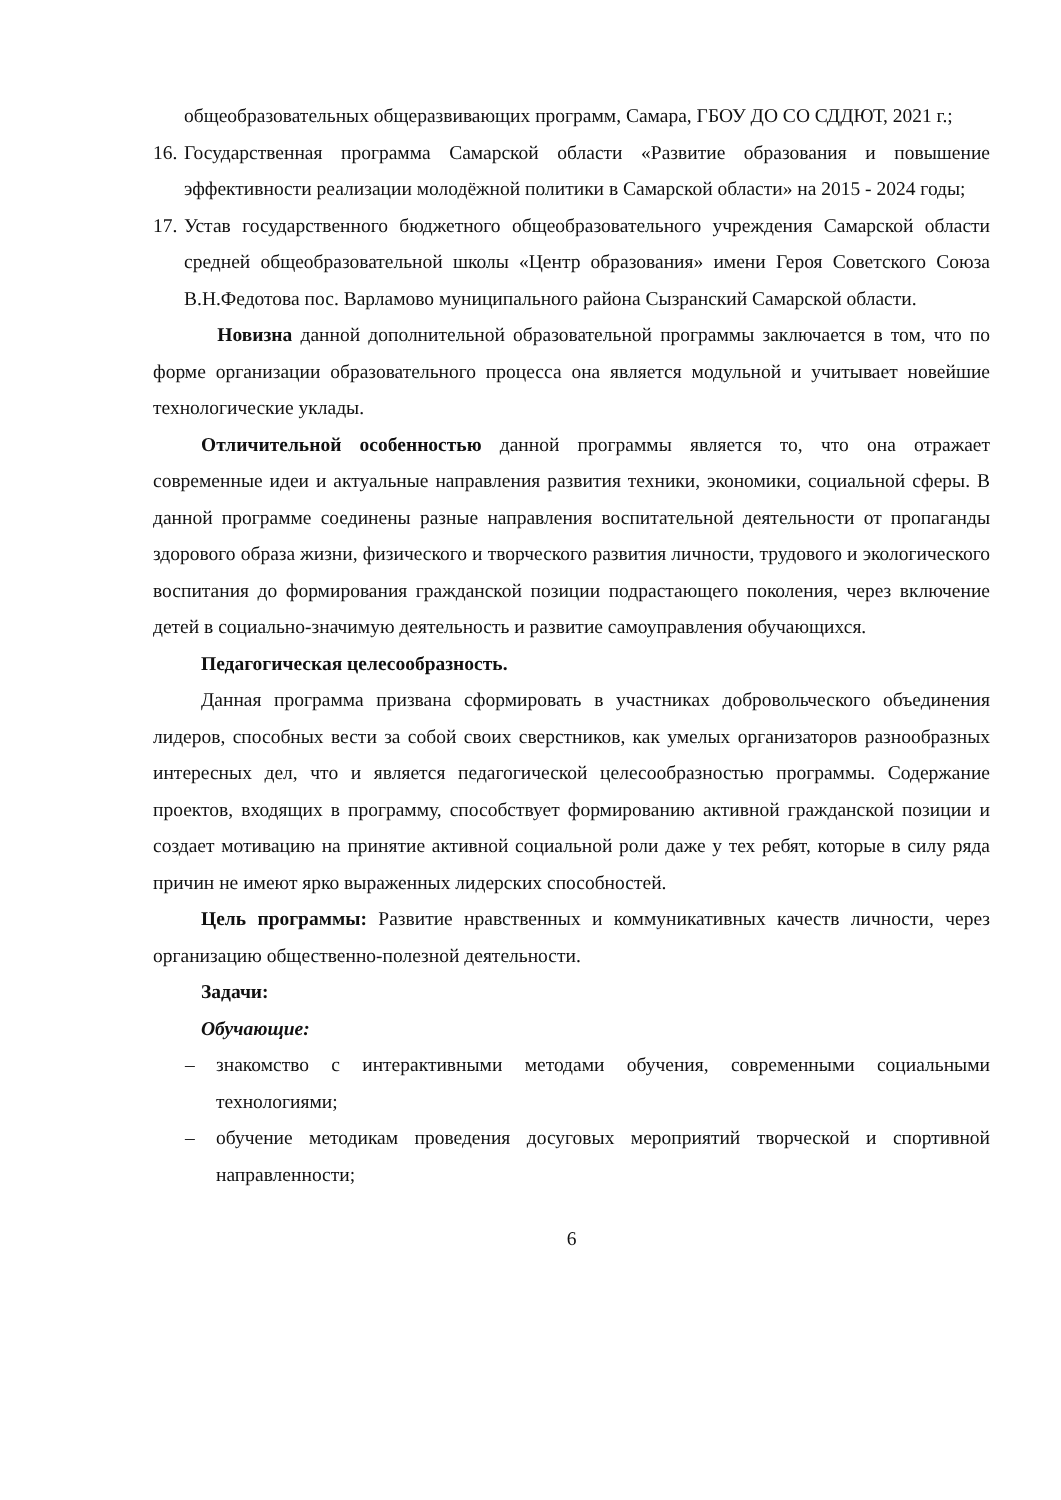общеобразовательных общеразвивающих программ, Самара, ГБОУ ДО СО СДДЮТ, 2021 г.;
16. Государственная программа Самарской области «Развитие образования и повышение эффективности реализации молодёжной политики в Самарской области» на 2015 - 2024 годы;
17. Устав государственного бюджетного общеобразовательного учреждения Самарской области средней общеобразовательной школы «Центр образования» имени Героя Советского Союза В.Н.Федотова пос. Варламово муниципального района Сызранский Самарской области.
Новизна данной дополнительной образовательной программы заключается в том, что по форме организации образовательного процесса она является модульной и учитывает новейшие технологические уклады.
Отличительной особенностью данной программы является то, что она отражает современные идеи и актуальные направления развития техники, экономики, социальной сферы. В данной программе соединены разные направления воспитательной деятельности от пропаганды здорового образа жизни, физического и творческого развития личности, трудового и экологического воспитания до формирования гражданской позиции подрастающего поколения, через включение детей в социально-значимую деятельность и развитие самоуправления обучающихся.
Педагогическая целесообразность.
Данная программа призвана сформировать в участниках добровольческого объединения лидеров, способных вести за собой своих сверстников, как умелых организаторов разнообразных интересных дел, что и является педагогической целесообразностью программы. Содержание проектов, входящих в программу, способствует формированию активной гражданской позиции и создает мотивацию на принятие активной социальной роли даже у тех ребят, которые в силу ряда причин не имеют ярко выраженных лидерских способностей.
Цель программы: Развитие нравственных и коммуникативных качеств личности, через организацию общественно-полезной деятельности.
Задачи:
Обучающие:
– знакомство с интерактивными методами обучения, современными социальными технологиями;
– обучение методикам проведения досуговых мероприятий творческой и спортивной направленности;
6